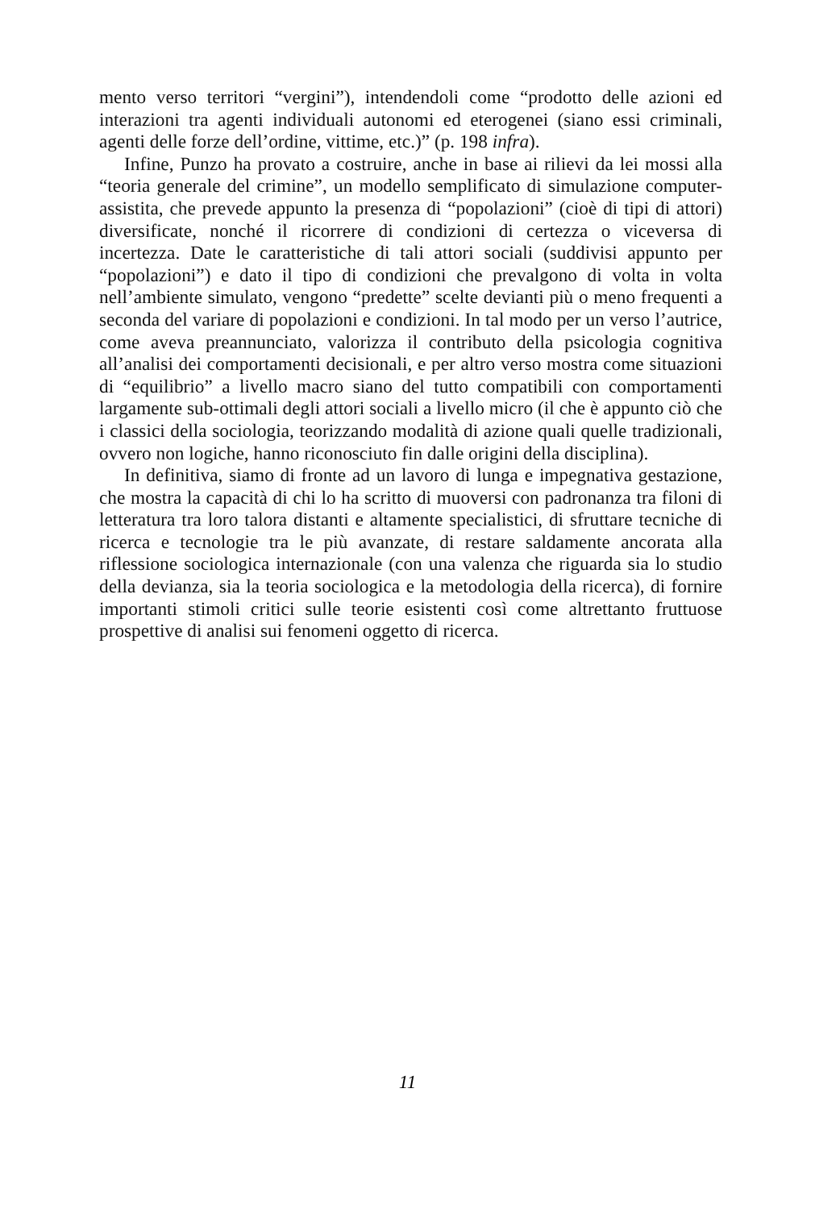mento verso territori “vergini”), intendendoli come “prodotto delle azioni ed interazioni tra agenti individuali autonomi ed eterogenei (siano essi criminali, agenti delle forze dell’ordine, vittime, etc.)” (p. 198 infra).
Infine, Punzo ha provato a costruire, anche in base ai rilievi da lei mossi alla “teoria generale del crimine”, un modello semplificato di simulazione computer-assistita, che prevede appunto la presenza di “popolazioni” (cioè di tipi di attori) diversificate, nonché il ricorrere di condizioni di certezza o viceversa di incertezza. Date le caratteristiche di tali attori sociali (suddivisi appunto per “popolazioni”) e dato il tipo di condizioni che prevalgono di volta in volta nell’ambiente simulato, vengono “predette” scelte devianti più o meno frequenti a seconda del variare di popolazioni e condizioni. In tal modo per un verso l’autrice, come aveva preannunciato, valorizza il contributo della psicologia cognitiva all’analisi dei comportamenti decisionali, e per altro verso mostra come situazioni di “equilibrio” a livello macro siano del tutto compatibili con comportamenti largamente sub-ottimali degli attori sociali a livello micro (il che è appunto ciò che i classici della sociologia, teorizzando modalità di azione quali quelle tradizionali, ovvero non logiche, hanno riconosciuto fin dalle origini della disciplina).
In definitiva, siamo di fronte ad un lavoro di lunga e impegnativa gestazione, che mostra la capacità di chi lo ha scritto di muoversi con padronanza tra filoni di letteratura tra loro talora distanti e altamente specialistici, di sfruttare tecniche di ricerca e tecnologie tra le più avanzate, di restare saldamente ancorata alla riflessione sociologica internazionale (con una valenza che riguarda sia lo studio della devianza, sia la teoria sociologica e la metodologia della ricerca), di fornire importanti stimoli critici sulle teorie esistenti così come altrettanto fruttuose prospettive di analisi sui fenomeni oggetto di ricerca.
11